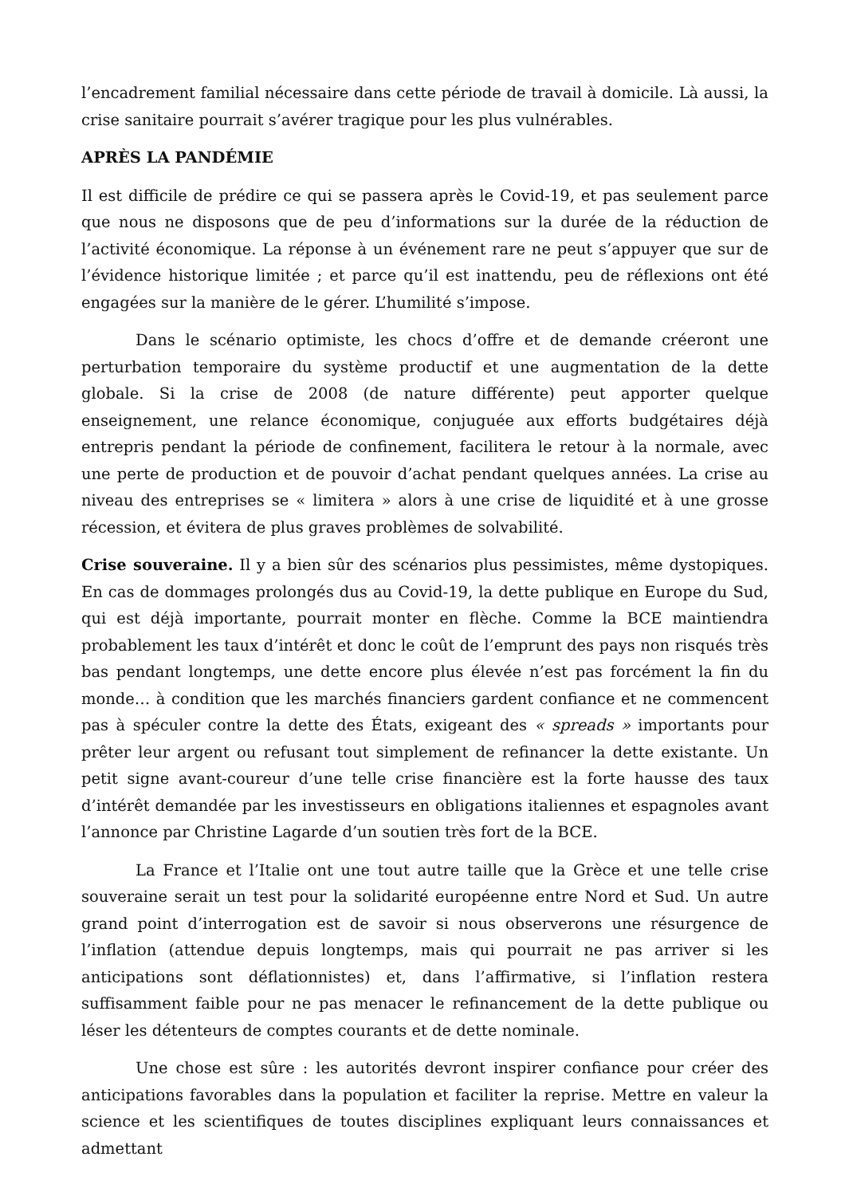l’encadrement familial nécessaire dans cette période de travail à domicile. Là aussi, la crise sanitaire pourrait s’avérer tragique pour les plus vulnérables.
APRÈS LA PANDÉMIE
Il est difficile de prédire ce qui se passera après le Covid-19, et pas seulement parce que nous ne disposons que de peu d’informations sur la durée de la réduction de l’activité économique. La réponse à un événement rare ne peut s’appuyer que sur de l’évidence historique limitée ; et parce qu’il est inattendu, peu de réflexions ont été engagées sur la manière de le gérer. L’humilité s’impose.
Dans le scénario optimiste, les chocs d’offre et de demande créeront une perturbation temporaire du système productif et une augmentation de la dette globale. Si la crise de 2008 (de nature différente) peut apporter quelque enseignement, une relance économique, conjuguée aux efforts budgétaires déjà entrepris pendant la période de confinement, facilitera le retour à la normale, avec une perte de production et de pouvoir d’achat pendant quelques années. La crise au niveau des entreprises se « limitera » alors à une crise de liquidité et à une grosse récession, et évitera de plus graves problèmes de solvabilité.
Crise souveraine. Il y a bien sûr des scénarios plus pessimistes, même dystopiques. En cas de dommages prolongés dus au Covid-19, la dette publique en Europe du Sud, qui est déjà importante, pourrait monter en flèche. Comme la BCE maintiendra probablement les taux d’intérêt et donc le coût de l’emprunt des pays non risqués très bas pendant longtemps, une dette encore plus élevée n’est pas forcément la fin du monde… à condition que les marchés financiers gardent confiance et ne commencent pas à spéculer contre la dette des États, exigeant des « spreads » importants pour prêter leur argent ou refusant tout simplement de refinancer la dette existante. Un petit signe avant-coureur d’une telle crise financière est la forte hausse des taux d’intérêt demandée par les investisseurs en obligations italiennes et espagnoles avant l’annonce par Christine Lagarde d’un soutien très fort de la BCE.
La France et l’Italie ont une tout autre taille que la Grèce et une telle crise souveraine serait un test pour la solidarité européenne entre Nord et Sud. Un autre grand point d’interrogation est de savoir si nous observerons une résurgence de l’inflation (attendue depuis longtemps, mais qui pourrait ne pas arriver si les anticipations sont déflationnistes) et, dans l’affirmative, si l’inflation restera suffisamment faible pour ne pas menacer le refinancement de la dette publique ou léser les détenteurs de comptes courants et de dette nominale.
Une chose est sûre : les autorités devront inspirer confiance pour créer des anticipations favorables dans la population et faciliter la reprise. Mettre en valeur la science et les scientifiques de toutes disciplines expliquant leurs connaissances et admettant